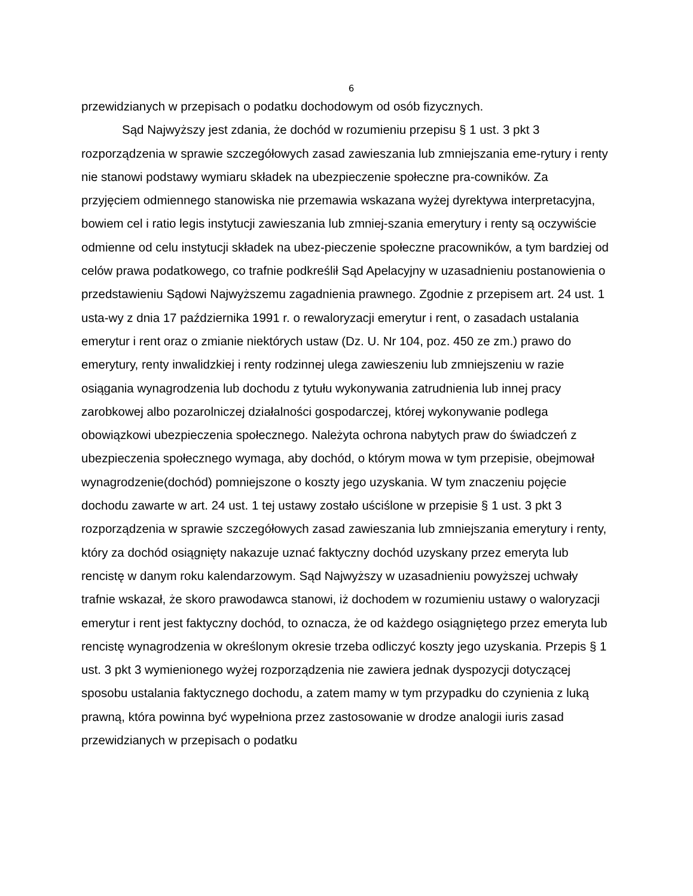6
przewidzianych w przepisach o podatku dochodowym od osób fizycznych.
Sąd Najwyższy jest zdania, że dochód w rozumieniu przepisu § 1 ust. 3 pkt 3 rozporządzenia w sprawie szczegółowych zasad zawieszania lub zmniejszania eme-rytury i renty nie stanowi podstawy wymiaru składek na ubezpieczenie społeczne pra-cowników. Za przyjęciem odmiennego stanowiska nie przemawia wskazana wyżej dyrektywa interpretacyjna, bowiem cel i ratio legis instytucji zawieszania lub zmniej-szania emerytury i renty są oczywiście odmienne od celu instytucji składek na ubez-pieczenie społeczne pracowników, a tym bardziej od celów prawa podatkowego, co trafnie podkreślił Sąd Apelacyjny w uzasadnieniu postanowienia o przedstawieniu Sądowi Najwyższemu zagadnienia prawnego. Zgodnie z przepisem art. 24 ust. 1 usta-wy z dnia 17 października 1991 r. o rewaloryzacji emerytur i rent, o zasadach ustalania emerytur i rent oraz o zmianie niektórych ustaw (Dz. U. Nr 104, poz. 450 ze zm.) prawo do emerytury, renty inwalidzkiej i renty rodzinnej ulega zawieszeniu lub zmniejszeniu w razie osiągania wynagrodzenia lub dochodu z tytułu wykonywania zatrudnienia lub innej pracy zarobkowej albo pozarolniczej działalności gospodarczej, której wykonywanie podlega obowiązkowi ubezpieczenia społecznego. Należyta ochrona nabytych praw do świadczeń z ubezpieczenia społecznego wymaga, aby dochód, o którym mowa w tym przepisie, obejmował wynagrodzenie(dochód) pomniejszone o koszty jego uzyskania. W tym znaczeniu pojęcie dochodu zawarte w art. 24 ust. 1 tej ustawy zostało uściślone w przepisie § 1 ust. 3 pkt 3 rozporządzenia w sprawie szczegółowych zasad zawieszania lub zmniejszania emerytury i renty, który za dochód osiągnięty nakazuje uznać faktyczny dochód uzyskany przez emeryta lub rencistę w danym roku kalendarzowym. Sąd Najwyższy w uzasadnieniu powyższej uchwały trafnie wskazał, że skoro prawodawca stanowi, iż dochodem w rozumieniu ustawy o waloryzacji emerytur i rent jest faktyczny dochód, to oznacza, że od każdego osiągniętego przez emeryta lub rencistę wynagrodzenia w określonym okresie trzeba odliczyć koszty jego uzyskania. Przepis § 1 ust. 3 pkt 3 wymienionego wyżej rozporządzenia nie zawiera jednak dyspozycji dotyczącej sposobu ustalania faktycznego dochodu, a zatem mamy w tym przypadku do czynienia z luką prawną, która powinna być wypełniona przez zastosowanie w drodze analogii iuris zasad przewidzianych w przepisach o podatku